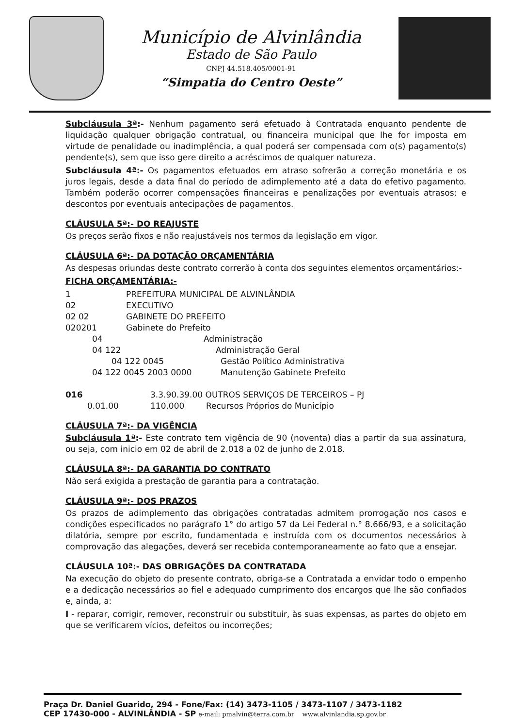Município de Alvinlândia
Estado de São Paulo
CNPJ 44.518.405/0001-91
“Simpatia do Centro Oeste”
Subcláusula 3ª:- Nenhum pagamento será efetuado à Contratada enquanto pendente de liquidação qualquer obrigação contratual, ou financeira municipal que lhe for imposta em virtude de penalidade ou inadimplência, a qual poderá ser compensada com o(s) pagamento(s) pendente(s), sem que isso gere direito a acréscimos de qualquer natureza.
Subcláusula 4ª:- Os pagamentos efetuados em atraso sofrerão a correção monetária e os juros legais, desde a data final do período de adimplemento até a data do efetivo pagamento. Também poderão ocorrer compensações financeiras e penalizações por eventuais atrasos; e descontos por eventuais antecipações de pagamentos.
CLÁUSULA 5ª:- DO REAJUSTE
Os preços serão fixos e não reajustáveis nos termos da legislação em vigor.
CLÁUSULA 6ª:- DA DOTAÇÃO ORÇAMENTÁRIA
As despesas oriundas deste contrato correrão à conta dos seguintes elementos orçamentários:-
FICHA ORÇAMENTÁRIA:-
1 PREFEITURA MUNICIPAL DE ALVINLÂNDIA
02 EXECUTIVO
02 02 GABINETE DO PREFEITO
020201 Gabinete do Prefeito
04 Administração
04 122 Administração Geral
04 122 0045 Gestão Político Administrativa
04 122 0045 2003 0000 Manutenção Gabinete Prefeito
016 3.3.90.39.00 OUTROS SERVIÇOS DE TERCEIROS – PJ
0.01.00 110.000 Recursos Próprios do Município
CLÁUSULA 7ª:- DA VIGÊNCIA
Subcláusula 1ª:- Este contrato tem vigência de 90 (noventa) dias a partir da sua assinatura, ou seja, com inicio em 02 de abril de 2.018 a 02 de junho de 2.018.
CLÁUSULA 8ª:- DA GARANTIA DO CONTRATO
Não será exigida a prestação de garantia para a contratação.
CLÁUSULA 9ª:- DOS PRAZOS
Os prazos de adimplemento das obrigações contratadas admitem prorrogação nos casos e condições especificados no parágrafo 1° do artigo 57 da Lei Federal n.° 8.666/93, e a solicitação dilatória, sempre por escrito, fundamentada e instruída com os documentos necessários à comprovação das alegações, deverá ser recebida contemporaneamente ao fato que a ensejar.
CLÁUSULA 10ª:- DAS OBRIGAÇÕES DA CONTRATADA
Na execução do objeto do presente contrato, obriga-se a Contratada a envidar todo o empenho e a dedicação necessários ao fiel e adequado cumprimento dos encargos que lhe são confiados e, ainda, a:
I - reparar, corrigir, remover, reconstruir ou substituir, às suas expensas, as partes do objeto em que se verificarem vícios, defeitos ou incorreções;
Praça Dr. Daniel Guarido, 294 - Fone/Fax: (14) 3473-1105 / 3473-1107 / 3473-1182
CEP 17430-000 - ALVINLÂNDIA - SP e-mail: pmalvin@terra.com.br www.alvinlandia.sp.gov.br